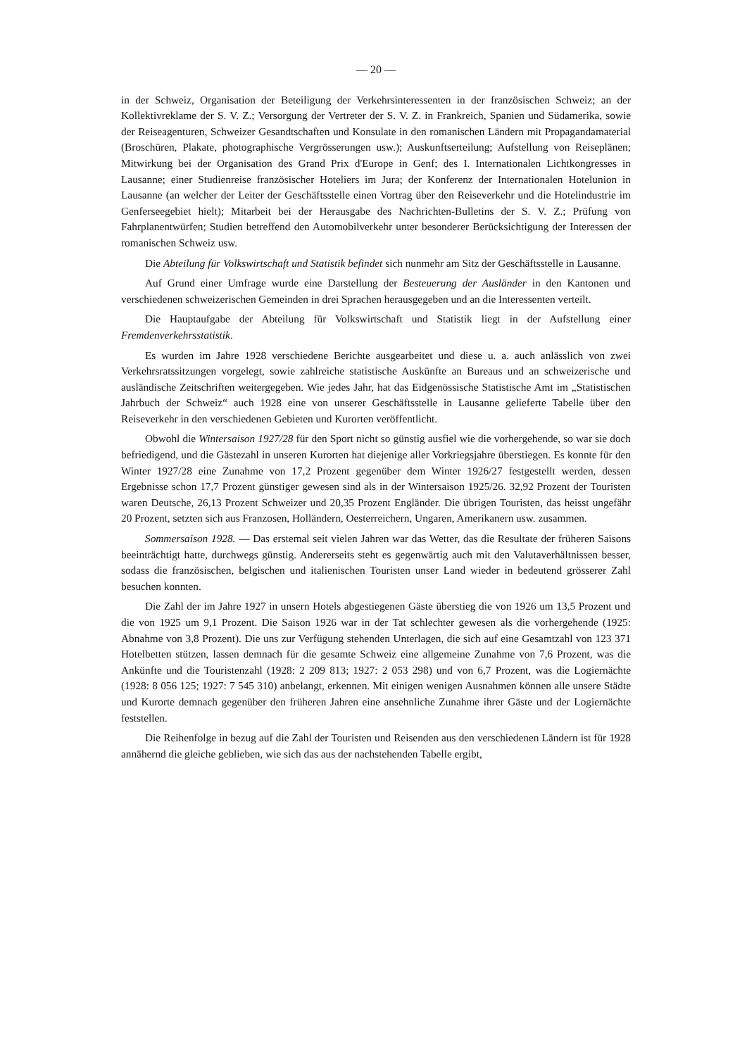— 20 —
in der Schweiz, Organisation der Beteiligung der Verkehrsinteressenten in der französischen Schweiz; an der Kollektivreklame der S. V. Z.; Versorgung der Vertreter der S. V. Z. in Frankreich, Spanien und Südamerika, sowie der Reiseagenturen, Schweizer Gesandtschaften und Konsulate in den romanischen Ländern mit Propagandamaterial (Broschüren, Plakate, photographische Vergrösserungen usw.); Auskunftserteilung; Aufstellung von Reiseplänen; Mitwirkung bei der Organisation des Grand Prix d'Europe in Genf; des I. Internationalen Lichtkongresses in Lausanne; einer Studienreise französischer Hoteliers im Jura; der Konferenz der Internationalen Hotelunion in Lausanne (an welcher der Leiter der Geschäftsstelle einen Vortrag über den Reiseverkehr und die Hotelindustrie im Genferseegebiet hielt); Mitarbeit bei der Herausgabe des Nachrichten-Bulletins der S. V. Z.; Prüfung von Fahrplanentwürfen; Studien betreffend den Automobilverkehr unter besonderer Berücksichtigung der Interessen der romanischen Schweiz usw.
Die Abteilung für Volkswirtschaft und Statistik befindet sich nunmehr am Sitz der Geschäftsstelle in Lausanne.
Auf Grund einer Umfrage wurde eine Darstellung der Besteuerung der Ausländer in den Kantonen und verschiedenen schweizerischen Gemeinden in drei Sprachen herausgegeben und an die Interessenten verteilt.
Die Hauptaufgabe der Abteilung für Volkswirtschaft und Statistik liegt in der Aufstellung einer Fremdenverkehrsstatistik.
Es wurden im Jahre 1928 verschiedene Berichte ausgearbeitet und diese u. a. auch anlässlich von zwei Verkehrsratssitzungen vorgelegt, sowie zahlreiche statistische Auskünfte an Bureaus und an schweizerische und ausländische Zeitschriften weitergegeben. Wie jedes Jahr, hat das Eidgenössische Statistische Amt im „Statistischen Jahrbuch der Schweiz“ auch 1928 eine von unserer Geschäftsstelle in Lausanne gelieferte Tabelle über den Reiseverkehr in den verschiedenen Gebieten und Kurorten veröffentlicht.
Obwohl die Wintersaison 1927/28 für den Sport nicht so günstig ausfiel wie die vorhergehende, so war sie doch befriedigend, und die Gästezahl in unseren Kurorten hat diejenige aller Vorkriegsjahre überstiegen. Es konnte für den Winter 1927/28 eine Zunahme von 17,2 Prozent gegenüber dem Winter 1926/27 festgestellt werden, dessen Ergebnisse schon 17,7 Prozent günstiger gewesen sind als in der Wintersaison 1925/26. 32,92 Prozent der Touristen waren Deutsche, 26,13 Prozent Schweizer und 20,35 Prozent Engländer. Die übrigen Touristen, das heisst ungefähr 20 Prozent, setzten sich aus Franzosen, Holländern, Oesterreichern, Ungaren, Amerikanern usw. zusammen.
Sommersaison 1928. — Das erstemal seit vielen Jahren war das Wetter, das die Resultate der früheren Saisons beeinträchtigt hatte, durchwegs günstig. Andererseits steht es gegenwärtig auch mit den Valutaverhältnissen besser, sodass die französischen, belgischen und italienischen Touristen unser Land wieder in bedeutend grösserer Zahl besuchen konnten.
Die Zahl der im Jahre 1927 in unsern Hotels abgestiegenen Gäste überstieg die von 1926 um 13,5 Prozent und die von 1925 um 9,1 Prozent. Die Saison 1926 war in der Tat schlechter gewesen als die vorhergehende (1925: Abnahme von 3,8 Prozent). Die uns zur Verfügung stehenden Unterlagen, die sich auf eine Gesamtzahl von 123 371 Hotelbetten stützen, lassen demnach für die gesamte Schweiz eine allgemeine Zunahme von 7,6 Prozent, was die Ankünfte und die Touristenzahl (1928: 2 209 813; 1927: 2 053 298) und von 6,7 Prozent, was die Logiernächte (1928: 8 056 125; 1927: 7 545 310) anbelangt, erkennen. Mit einigen wenigen Ausnahmen können alle unsere Städte und Kurorte demnach gegenüber den früheren Jahren eine ansehnliche Zunahme ihrer Gäste und der Logiernächte feststellen.
Die Reihenfolge in bezug auf die Zahl der Touristen und Reisenden aus den verschiedenen Ländern ist für 1928 annähernd die gleiche geblieben, wie sich das aus der nachstehenden Tabelle ergibt,